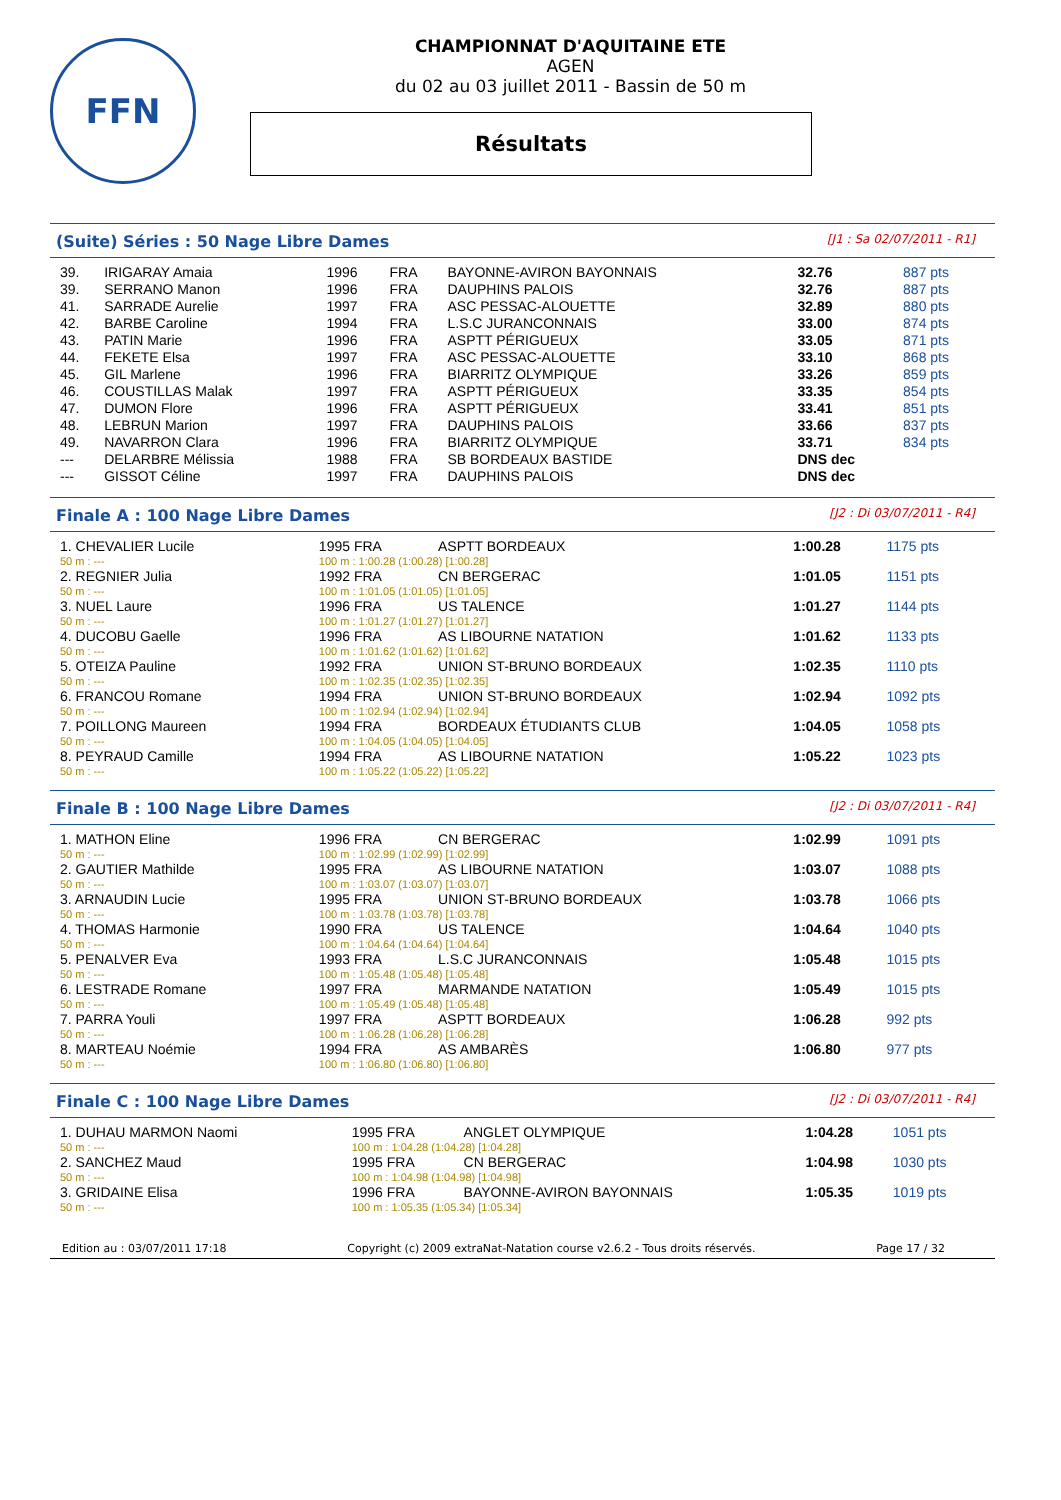FFN
CHAMPIONNAT D'AQUITAINE ETE
AGEN
du 02 au 03 juillet 2011 - Bassin de 50 m
Résultats
(Suite) Séries : 50 Nage Libre Dames [J1 : Sa 02/07/2011 - R1]
| 39. | IRIGARAY Amaia | 1996 | FRA | BAYONNE-AVIRON BAYONNAIS | 32.76 | 887 pts |
| 39. | SERRANO Manon | 1996 | FRA | DAUPHINS PALOIS | 32.76 | 887 pts |
| 41. | SARRADE Aurelie | 1997 | FRA | ASC PESSAC-ALOUETTE | 32.89 | 880 pts |
| 42. | BARBE Caroline | 1994 | FRA | L.S.C JURANCONNAIS | 33.00 | 874 pts |
| 43. | PATIN Marie | 1996 | FRA | ASPTT PÉRIGUEUX | 33.05 | 871 pts |
| 44. | FEKETE Elsa | 1997 | FRA | ASC PESSAC-ALOUETTE | 33.10 | 868 pts |
| 45. | GIL Marlene | 1996 | FRA | BIARRITZ OLYMPIQUE | 33.26 | 859 pts |
| 46. | COUSTILLAS Malak | 1997 | FRA | ASPTT PÉRIGUEUX | 33.35 | 854 pts |
| 47. | DUMON Flore | 1996 | FRA | ASPTT PÉRIGUEUX | 33.41 | 851 pts |
| 48. | LEBRUN Marion | 1997 | FRA | DAUPHINS PALOIS | 33.66 | 837 pts |
| 49. | NAVARRON Clara | 1996 | FRA | BIARRITZ OLYMPIQUE | 33.71 | 834 pts |
| --- | DELARBRE Mélissia | 1988 | FRA | SB BORDEAUX BASTIDE | DNS dec | |
| --- | GISSOT Céline | 1997 | FRA | DAUPHINS PALOIS | DNS dec | |
Finale A : 100 Nage Libre Dames [J2 : Di 03/07/2011 - R4]
| 1. CHEVALIER Lucile | 1995 FRA | ASPTT BORDEAUX | 1:00.28 | 1175 pts |
| 50 m : --- | 100 m : 1:00.28 (1:00.28) [1:00.28] | | | |
| 2. REGNIER Julia | 1992 FRA | CN BERGERAC | 1:01.05 | 1151 pts |
| 50 m : --- | 100 m : 1:01.05 (1:01.05) [1:01.05] | | | |
| 3. NUEL Laure | 1996 FRA | US TALENCE | 1:01.27 | 1144 pts |
| 50 m : --- | 100 m : 1:01.27 (1:01.27) [1:01.27] | | | |
| 4. DUCOBU Gaelle | 1996 FRA | AS LIBOURNE NATATION | 1:01.62 | 1133 pts |
| 50 m : --- | 100 m : 1:01.62 (1:01.62) [1:01.62] | | | |
| 5. OTEIZA Pauline | 1992 FRA | UNION ST-BRUNO BORDEAUX | 1:02.35 | 1110 pts |
| 50 m : --- | 100 m : 1:02.35 (1:02.35) [1:02.35] | | | |
| 6. FRANCOU Romane | 1994 FRA | UNION ST-BRUNO BORDEAUX | 1:02.94 | 1092 pts |
| 50 m : --- | 100 m : 1:02.94 (1:02.94) [1:02.94] | | | |
| 7. POILLONG Maureen | 1994 FRA | BORDEAUX ÉTUDIANTS CLUB | 1:04.05 | 1058 pts |
| 50 m : --- | 100 m : 1:04.05 (1:04.05) [1:04.05] | | | |
| 8. PEYRAUD Camille | 1994 FRA | AS LIBOURNE NATATION | 1:05.22 | 1023 pts |
| 50 m : --- | 100 m : 1:05.22 (1:05.22) [1:05.22] | | | |
Finale B : 100 Nage Libre Dames [J2 : Di 03/07/2011 - R4]
| 1. MATHON Eline | 1996 FRA | CN BERGERAC | 1:02.99 | 1091 pts |
| 50 m : --- | 100 m : 1:02.99 (1:02.99) [1:02.99] | | | |
| 2. GAUTIER Mathilde | 1995 FRA | AS LIBOURNE NATATION | 1:03.07 | 1088 pts |
| 50 m : --- | 100 m : 1:03.07 (1:03.07) [1:03.07] | | | |
| 3. ARNAUDIN Lucie | 1995 FRA | UNION ST-BRUNO BORDEAUX | 1:03.78 | 1066 pts |
| 50 m : --- | 100 m : 1:03.78 (1:03.78) [1:03.78] | | | |
| 4. THOMAS Harmonie | 1990 FRA | US TALENCE | 1:04.64 | 1040 pts |
| 50 m : --- | 100 m : 1:04.64 (1:04.64) [1:04.64] | | | |
| 5. PENALVER Eva | 1993 FRA | L.S.C JURANCONNAIS | 1:05.48 | 1015 pts |
| 50 m : --- | 100 m : 1:05.48 (1:05.48) [1:05.48] | | | |
| 6. LESTRADE Romane | 1997 FRA | MARMANDE NATATION | 1:05.49 | 1015 pts |
| 50 m : --- | 100 m : 1:05.49 (1:05.48) [1:05.48] | | | |
| 7. PARRA Youli | 1997 FRA | ASPTT BORDEAUX | 1:06.28 | 992 pts |
| 50 m : --- | 100 m : 1:06.28 (1:06.28) [1:06.28] | | | |
| 8. MARTEAU Noémie | 1994 FRA | AS AMBARÈS | 1:06.80 | 977 pts |
| 50 m : --- | 100 m : 1:06.80 (1:06.80) [1:06.80] | | | |
Finale C : 100 Nage Libre Dames [J2 : Di 03/07/2011 - R4]
| 1. DUHAU MARMON Naomi | 1995 FRA | ANGLET OLYMPIQUE | 1:04.28 | 1051 pts |
| 50 m : --- | 100 m : 1:04.28 (1:04.28) [1:04.28] | | | |
| 2. SANCHEZ Maud | 1995 FRA | CN BERGERAC | 1:04.98 | 1030 pts |
| 50 m : --- | 100 m : 1:04.98 (1:04.98) [1:04.98] | | | |
| 3. GRIDAINE Elisa | 1996 FRA | BAYONNE-AVIRON BAYONNAIS | 1:05.35 | 1019 pts |
| 50 m : --- | 100 m : 1:05.35 (1:05.34) [1:05.34] | | | |
Edition au : 03/07/2011 17:18 Copyright (c) 2009 extraNat-Natation course v2.6.2 - Tous droits réservés. Page 17 / 32